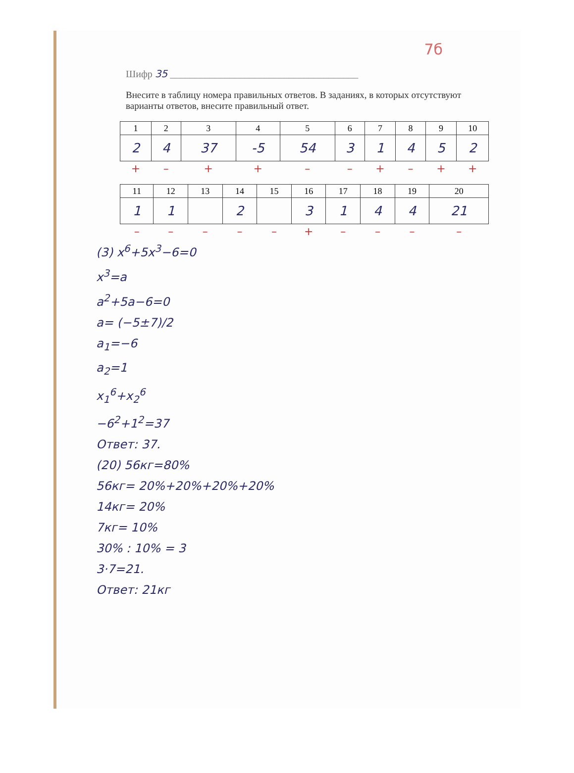7б
Шифр 35 ______________________________________
Внесите в таблицу номера правильных ответов. В заданиях, в которых отсутствуют варианты ответов, внесите правильный ответ.
| 1 | 2 | 3 | 4 | 5 | 6 | 7 | 8 | 9 | 10 |
| --- | --- | --- | --- | --- | --- | --- | --- | --- | --- |
| 2 | 4 | 37 | -5 | 54 | 3 | 1 | 4 | 5 | 2 |
| + | – | + | + | – | – | + | – | + | + |
| 11 | 12 | 13 | 14 | 15 | 16 | 17 | 18 | 19 | 20 |
| --- | --- | --- | --- | --- | --- | --- | --- | --- | --- |
| 1 | 1 | | 2 | | 3 | 1 | 4 | 4 | 21 |
| – | – | – | – | – | + | – | – | – | – |
(3) x<sup>6</sup>+5x<sup>3</sup>−6=0
x<sup>3</sup>=a
a<sup>2</sup>+5a−6=0
a= (−5±7)/2
a<sub>1</sub>=−6
a<sub>2</sub>=1
x<sub>1</sub><sup>6</sup>+x<sub>2</sub><sup>6</sup>
−6<sup>2</sup>+1<sup>2</sup>=37
Ответ: 37.
(20) 56кг=80%
56кг= 20%+20%+20%+20%
14кг= 20%
7кг= 10%
30% : 10% = 3
3·7=21.
Ответ: 21кг